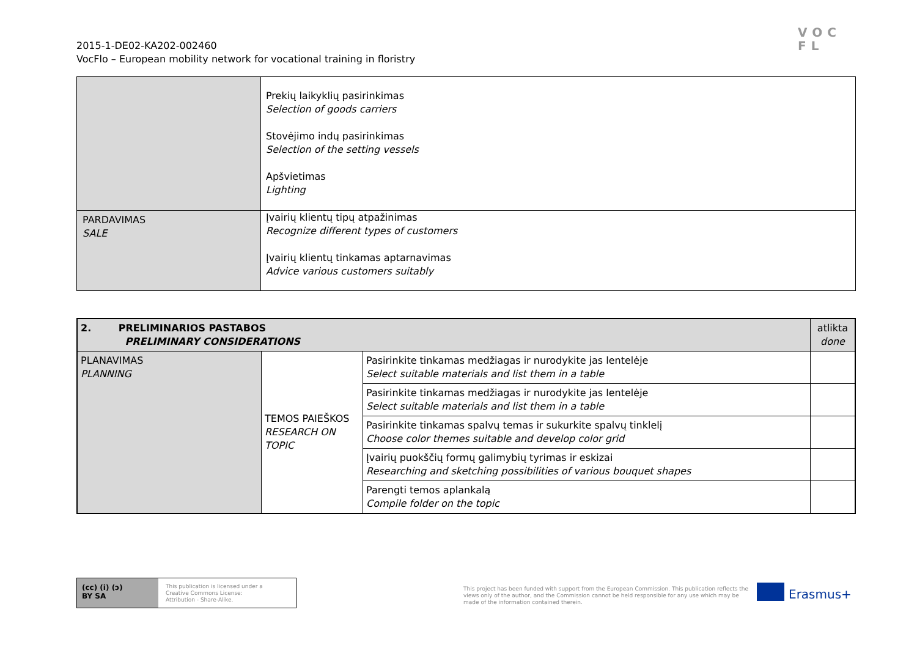2015-1-DE02-KA202-002460
VocFlo – European mobility network for vocational training in floristry
VOC
FL
| | Prekių laikyklių pasirinkimas Selection of goods carriers Stovėjimo indų pasirinkimas Selection of the setting vessels Apšvietimas Lighting |
| PARDAVIMAS SALE | Įvairių klientų tipų atpažinimas Recognize different types of customers Įvairių klientų tinkamas aptarnavimas Advice various customers suitably |
| 2. PRELIMINARIOS PASTABOS PRELIMINARY CONSIDERATIONS | | | atlikta done |
| PLANAVIMAS PLANNING | TEMOS PAIEŠKOS RESEARCH ON TOPIC | Pasirinkite tinkamas medžiagas ir nurodykite jas lentelėje Select suitable materials and list them in a table | |
| | | Pasirinkite tinkamas medžiagas ir nurodykite jas lentelėje Select suitable materials and list them in a table | |
| | | Pasirinkite tinkamas spalvų temas ir sukurkite spalvų tinklelį Choose color themes suitable and develop color grid | |
| | | Įvairių puokščių formų galimybių tyrimas ir eskizai Researching and sketching possibilities of various bouquet shapes | |
| | | Parengti temos aplankalą Compile folder on the topic | |
(cc) (i) (ↄ)
BY SA
This publication is licensed under a
Creative Commons License:
Attribution - Share-Alike.
This project has been funded with support from the European Commission. This publication reflects the views only of the author, and the Commission cannot be held responsible for any use which may be made of the information contained therein.
Erasmus+